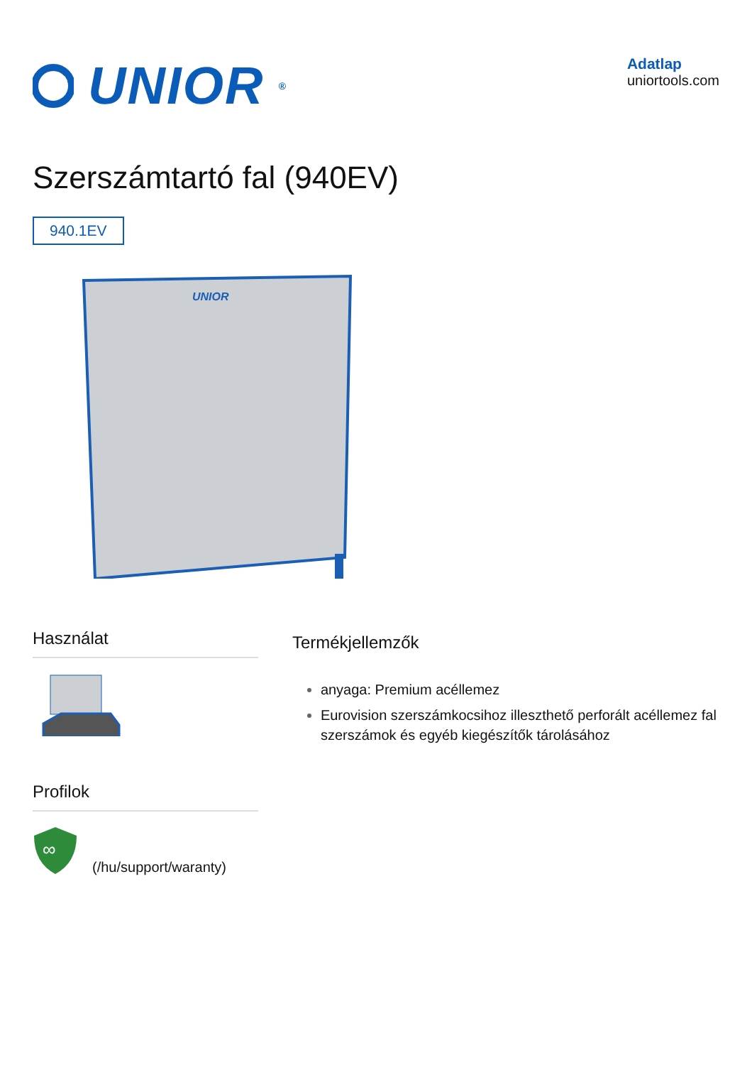UNIOR<sup>®</sup>
Adatlap
uniortools.com
Szerszámtartó fal (940EV)
940.1EV
UNIOR
Használat
Profilok
∞
(/hu/support/waranty)
Termékjellemzők
anyaga: Premium acéllemez
Eurovision szerszámkocsihoz illeszthető perforált acéllemez fal szerszámok és egyéb kiegészítők tárolásához